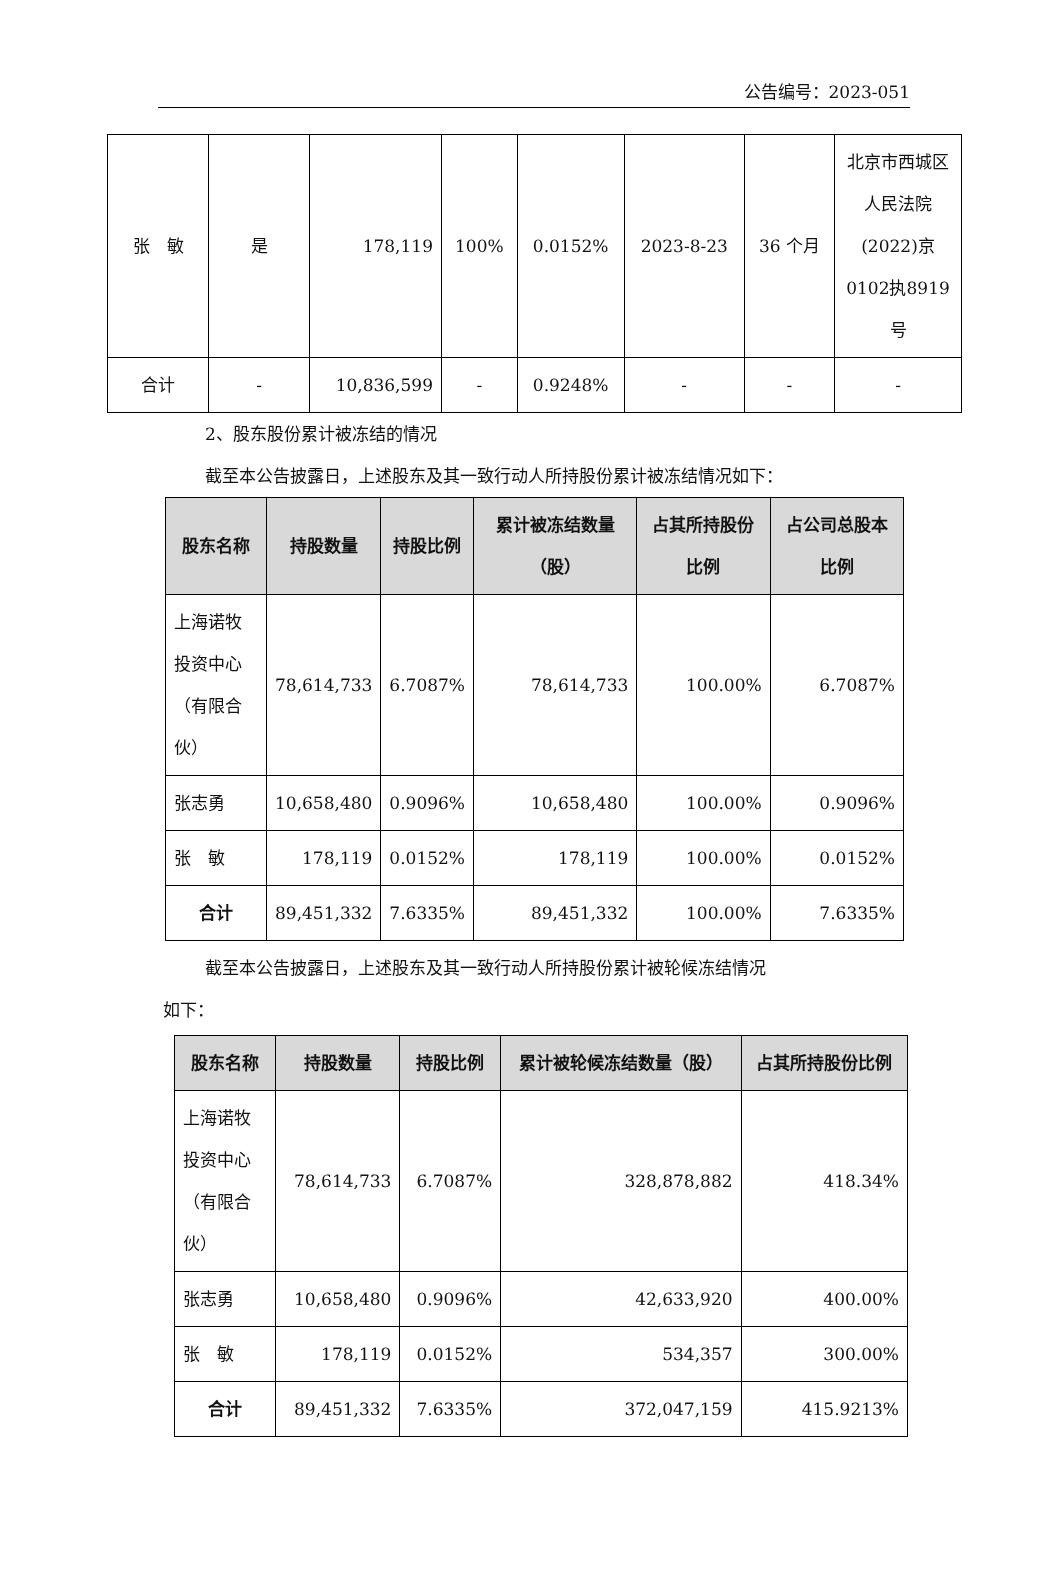公告编号：2023-051
| 张 敏 | 是 | 178,119 | 100% | 0.0152% | 2023-8-23 | 36 个月 | 北京市西城区人民法院(2022)京0102执8919号 |
| 合计 | - | 10,836,599 | - | 0.9248% | - | - | - |
2、股东股份累计被冻结的情况
截至本公告披露日，上述股东及其一致行动人所持股份累计被冻结情况如下：
| 股东名称 | 持股数量 | 持股比例 | 累计被冻结数量（股） | 占其所持股份比例 | 占公司总股本比例 |
| --- | --- | --- | --- | --- | --- |
| 上海诺牧投资中心（有限合伙） | 78,614,733 | 6.7087% | 78,614,733 | 100.00% | 6.7087% |
| 张志勇 | 10,658,480 | 0.9096% | 10,658,480 | 100.00% | 0.9096% |
| 张 敏 | 178,119 | 0.0152% | 178,119 | 100.00% | 0.0152% |
| 合计 | 89,451,332 | 7.6335% | 89,451,332 | 100.00% | 7.6335% |
截至本公告披露日，上述股东及其一致行动人所持股份累计被轮候冻结情况
如下：
| 股东名称 | 持股数量 | 持股比例 | 累计被轮候冻结数量（股） | 占其所持股份比例 |
| --- | --- | --- | --- | --- |
| 上海诺牧投资中心（有限合伙） | 78,614,733 | 6.7087% | 328,878,882 | 418.34% |
| 张志勇 | 10,658,480 | 0.9096% | 42,633,920 | 400.00% |
| 张 敏 | 178,119 | 0.0152% | 534,357 | 300.00% |
| 合计 | 89,451,332 | 7.6335% | 372,047,159 | 415.9213% |